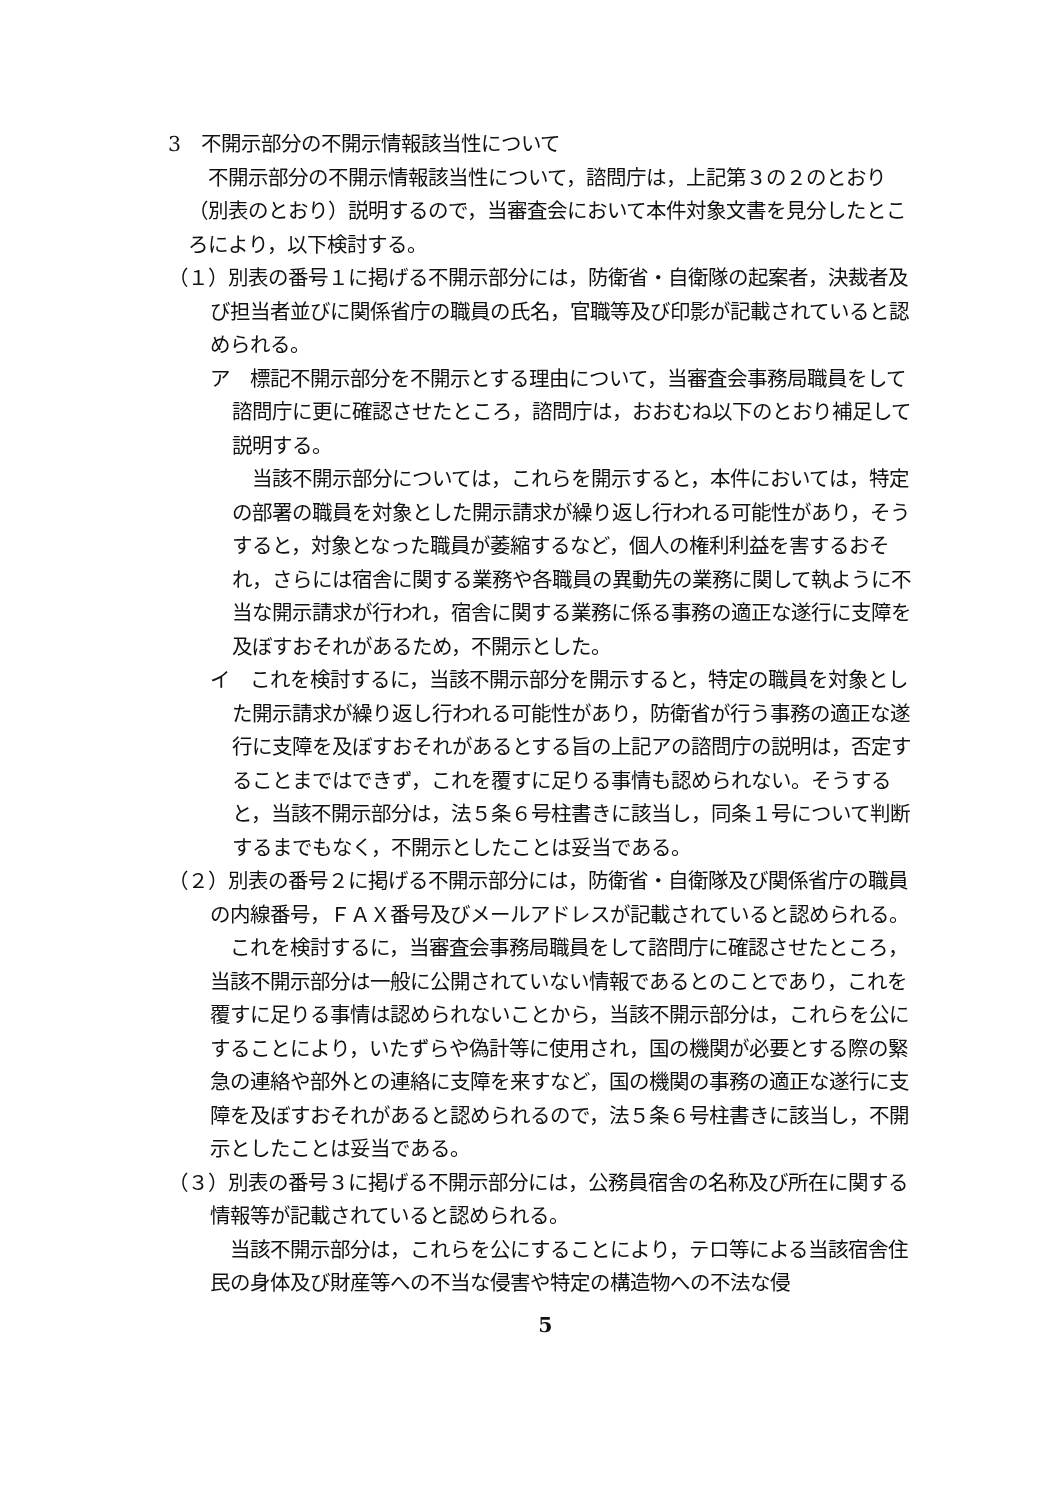3　不開示部分の不開示情報該当性について
　不開示部分の不開示情報該当性について，諮問庁は，上記第３の２のとおり（別表のとおり）説明するので，当審査会において本件対象文書を見分したところにより，以下検討する。
（１）別表の番号１に掲げる不開示部分には，防衛省・自衛隊の起案者，決裁者及び担当者並びに関係省庁の職員の氏名，官職等及び印影が記載されていると認められる。
ア　標記不開示部分を不開示とする理由について，当審査会事務局職員をして諮問庁に更に確認させたところ，諮問庁は，おおむね以下のとおり補足して説明する。
　当該不開示部分については，これらを開示すると，本件においては，特定の部署の職員を対象とした開示請求が繰り返し行われる可能性があり，そうすると，対象となった職員が萎縮するなど，個人の権利利益を害するおそれ，さらには宿舎に関する業務や各職員の異動先の業務に関して執ように不当な開示請求が行われ，宿舎に関する業務に係る事務の適正な遂行に支障を及ぼすおそれがあるため，不開示とした。
イ　これを検討するに，当該不開示部分を開示すると，特定の職員を対象とした開示請求が繰り返し行われる可能性があり，防衛省が行う事務の適正な遂行に支障を及ぼすおそれがあるとする旨の上記アの諮問庁の説明は，否定することまではできず，これを覆すに足りる事情も認められない。そうすると，当該不開示部分は，法５条６号柱書きに該当し，同条１号について判断するまでもなく，不開示としたことは妥当である。
（２）別表の番号２に掲げる不開示部分には，防衛省・自衛隊及び関係省庁の職員の内線番号，ＦＡＸ番号及びメールアドレスが記載されていると認められる。
　これを検討するに，当審査会事務局職員をして諮問庁に確認させたところ，当該不開示部分は一般に公開されていない情報であるとのことであり，これを覆すに足りる事情は認められないことから，当該不開示部分は，これらを公にすることにより，いたずらや偽計等に使用され，国の機関が必要とする際の緊急の連絡や部外との連絡に支障を来すなど，国の機関の事務の適正な遂行に支障を及ぼすおそれがあると認められるので，法５条６号柱書きに該当し，不開示としたことは妥当である。
（３）別表の番号３に掲げる不開示部分には，公務員宿舎の名称及び所在に関する情報等が記載されていると認められる。
　当該不開示部分は，これらを公にすることにより，テロ等による当該宿舎住民の身体及び財産等への不当な侵害や特定の構造物への不法な侵
5